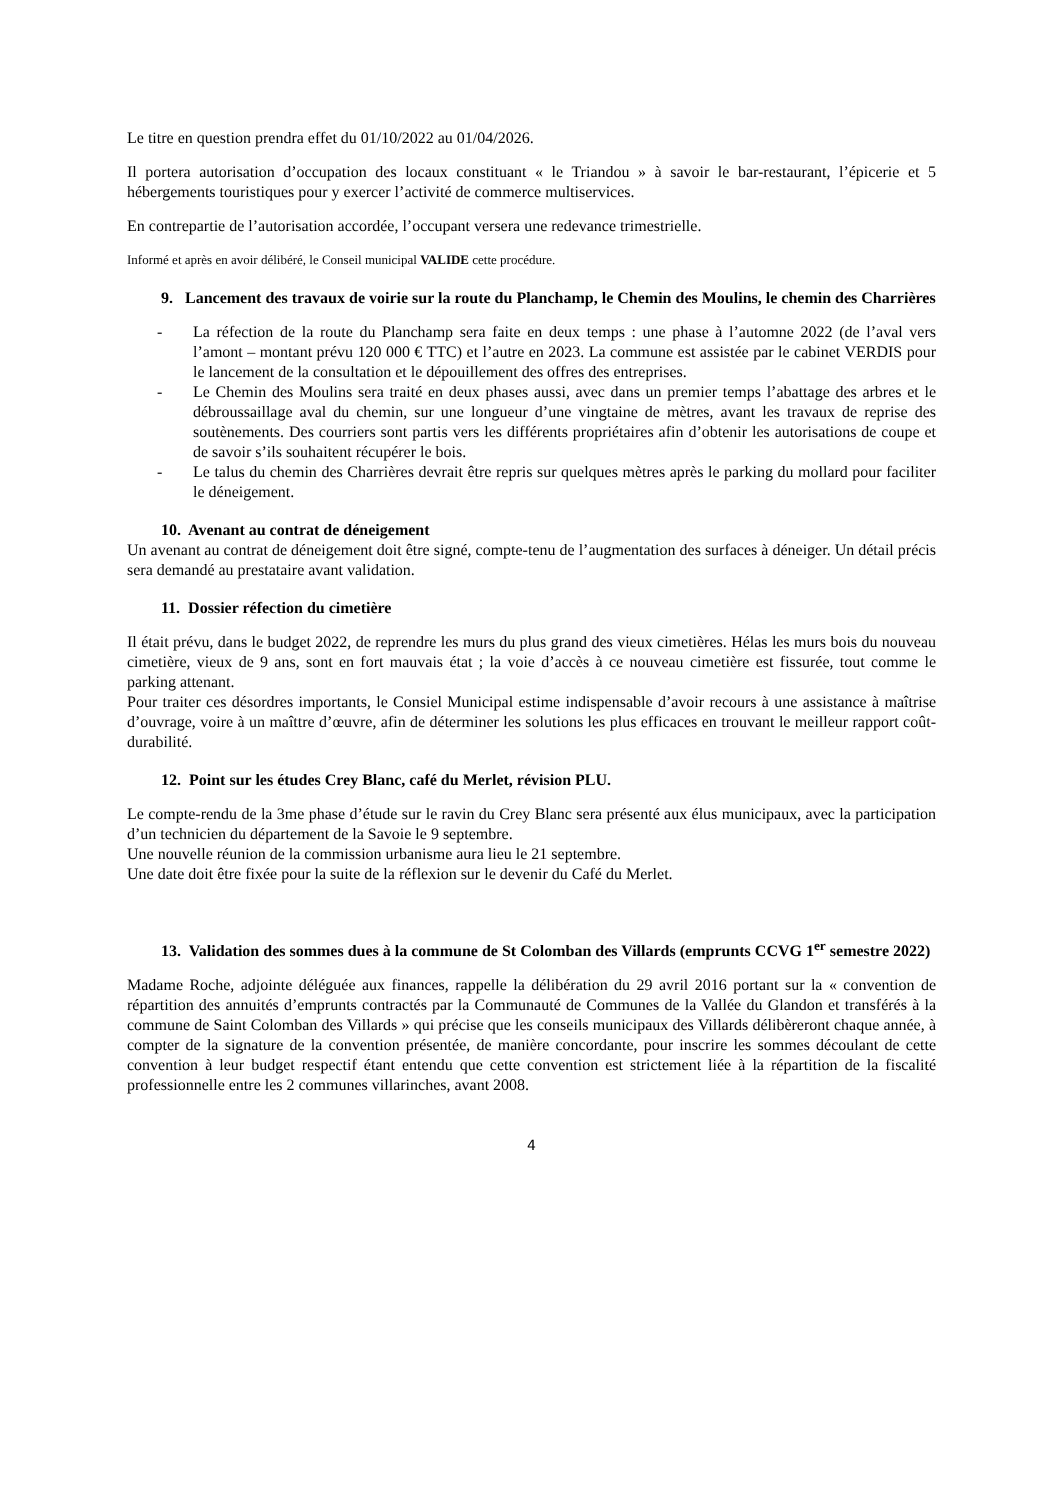Le titre en question prendra effet du 01/10/2022 au 01/04/2026.
Il portera autorisation d’occupation des locaux constituant « le Triandou » à savoir le bar-restaurant, l’épicerie et 5 hébergements touristiques pour y exercer l’activité de commerce multiservices.
En contrepartie de l’autorisation accordée, l’occupant versera une redevance trimestrielle.
Informé et après en avoir délibéré, le Conseil municipal VALIDE cette procédure.
9. Lancement des travaux de voirie sur la route du Planchamp, le Chemin des Moulins, le chemin des Charrières
- La réfection de la route du Planchamp sera faite en deux temps : une phase à l’automne 2022 (de l’aval vers l’amont – montant prévu 120 000 € TTC) et l’autre en 2023. La commune est assistée par le cabinet VERDIS pour le lancement de la consultation et le dépouillement des offres des entreprises.
- Le Chemin des Moulins sera traité en deux phases aussi, avec dans un premier temps l’abattage des arbres et le débroussaillage aval du chemin, sur une longueur d’une vingtaine de mètres, avant les travaux de reprise des soutènements. Des courriers sont partis vers les différents propriétaires afin d’obtenir les autorisations de coupe et de savoir s’ils souhaitent récupérer le bois.
- Le talus du chemin des Charrières devrait être repris sur quelques mètres après le parking du mollard pour faciliter le déneigement.
10. Avenant au contrat de déneigement
Un avenant au contrat de déneigement doit être signé, compte-tenu de l’augmentation des surfaces à déneiger. Un détail précis sera demandé au prestataire avant validation.
11. Dossier réfection du cimetière
Il était prévu, dans le budget 2022, de reprendre les murs du plus grand des vieux cimetières. Hélas les murs bois du nouveau cimetière, vieux de 9 ans, sont en fort mauvais état ; la voie d’accès à ce nouveau cimetière est fissurée, tout comme le parking attenant.
Pour traiter ces désordres importants, le Consiel Municipal estime indispensable d’avoir recours à une assistance à maîtrise d’ouvrage, voire à un maîttre d’œuvre, afin de déterminer les solutions les plus efficaces en trouvant le meilleur rapport coût-durabilité.
12. Point sur les études Crey Blanc, café du Merlet, révision PLU.
Le compte-rendu de la 3me phase d’étude sur le ravin du Crey Blanc sera présenté aux élus municipaux, avec la participation d’un technicien du département de la Savoie le 9 septembre.
Une nouvelle réunion de la commission urbanisme aura lieu le 21 septembre.
Une date doit être fixée pour la suite de la réflexion sur le devenir du Café du Merlet.
13. Validation des sommes dues à la commune de St Colomban des Villards (emprunts CCVG 1<sup>er</sup> semestre 2022)
Madame Roche, adjointe déléguée aux finances, rappelle la délibération du 29 avril 2016 portant sur la « convention de répartition des annuités d’emprunts contractés par la Communauté de Communes de la Vallée du Glandon et transférés à la commune de Saint Colomban des Villards » qui précise que les conseils municipaux des Villards délibèreront chaque année, à compter de la signature de la convention présentée, de manière concordante, pour inscrire les sommes découlant de cette convention à leur budget respectif étant entendu que cette convention est strictement liée à la répartition de la fiscalité professionnelle entre les 2 communes villarinches, avant 2008.
4